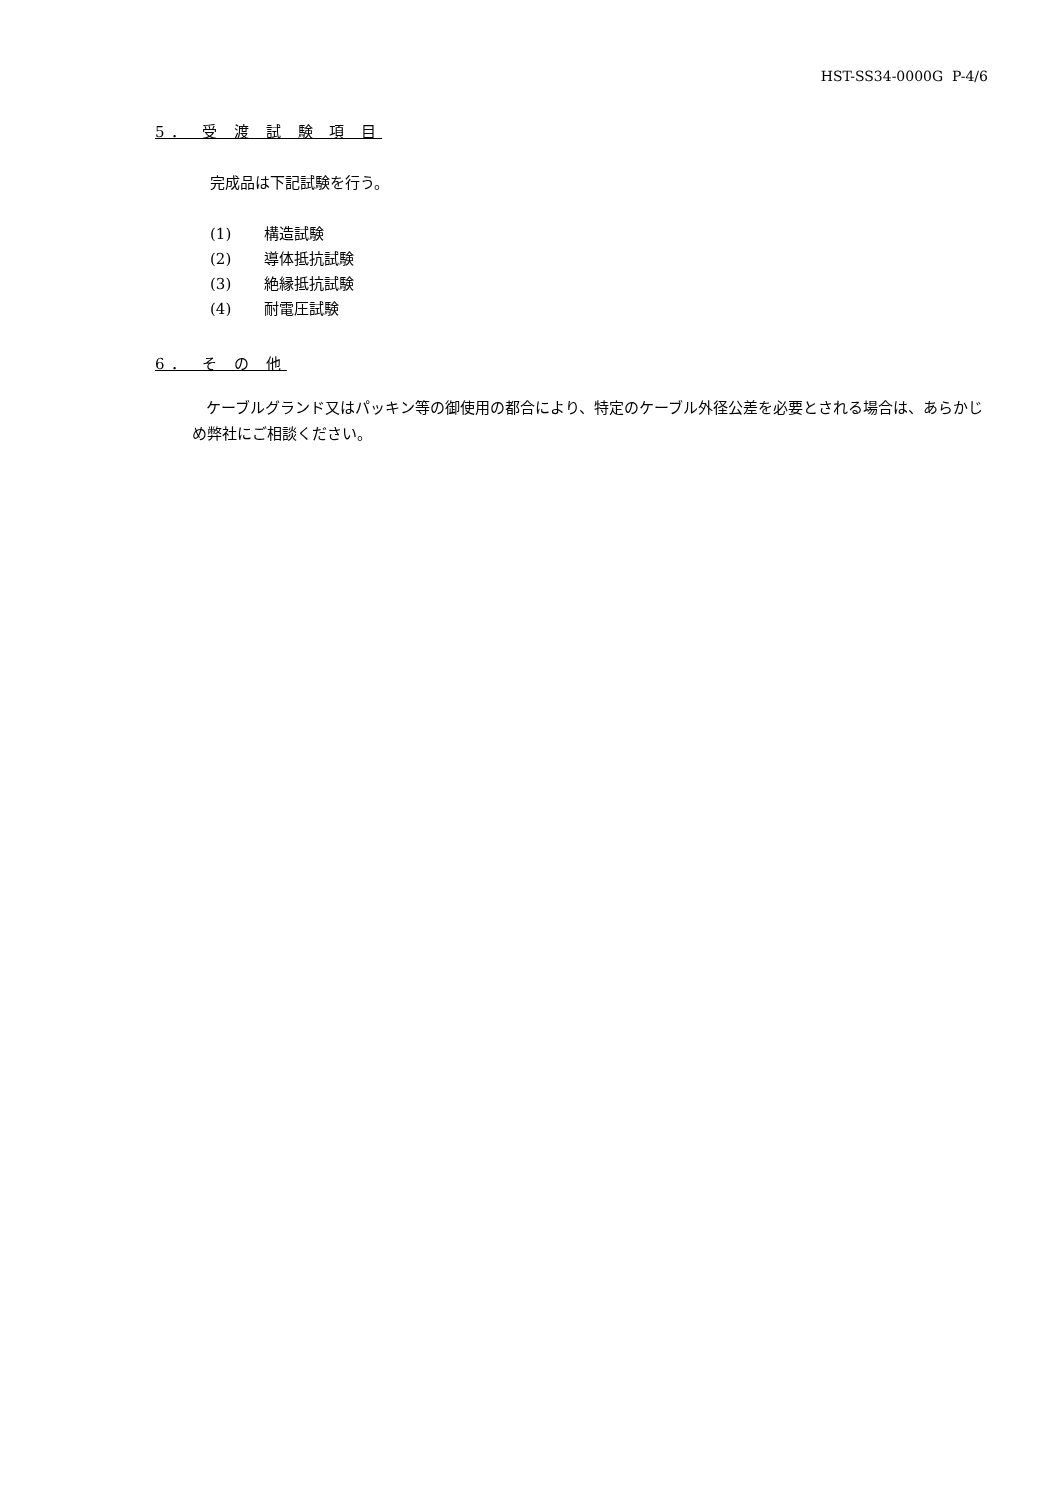HST-SS34-0000G P-4/6
5． 受 渡 試 験 項 目
完成品は下記試験を行う。
(1) 構造試験
(2) 導体抵抗試験
(3) 絶縁抵抗試験
(4) 耐電圧試験
6． そ の 他
ケーブルグランド又はパッキン等の御使用の都合により、特定のケーブル外径公差を必要とされる場合は、あらかじめ弊社にご相談ください。